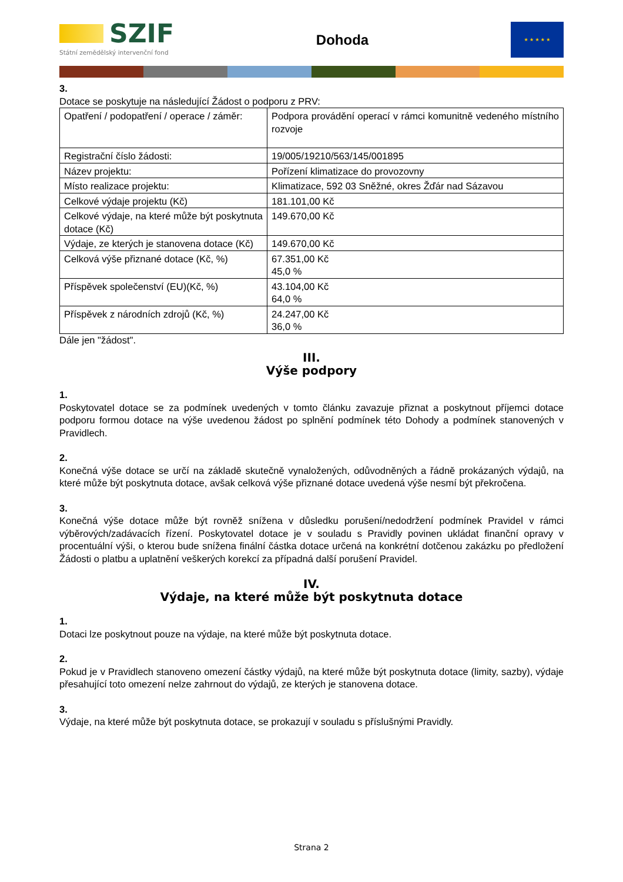SZIF
Státní zemědělský intervenční fond
Dohoda
★ ★ ★ ★ ★
3.
Dotace se poskytuje na následující Žádost o podporu z PRV:
| Opatření / podopatření / operace / záměr: | Podpora provádění operací v rámci komunitně vedeného místního rozvoje |
| Registrační číslo žádosti: | 19/005/19210/563/145/001895 |
| Název projektu: | Pořízení klimatizace do provozovny |
| Místo realizace projektu: | Klimatizace, 592 03 Sněžné, okres Žďár nad Sázavou |
| Celkové výdaje projektu (Kč) | 181.101,00 Kč |
| Celkové výdaje, na které může být poskytnuta dotace (Kč) | 149.670,00 Kč |
| Výdaje, ze kterých je stanovena dotace (Kč) | 149.670,00 Kč |
| Celková výše přiznané dotace (Kč, %) | 67.351,00 Kč 45,0 % |
| Příspěvek společenství (EU)(Kč, %) | 43.104,00 Kč 64,0 % |
| Příspěvek z národních zdrojů (Kč, %) | 24.247,00 Kč 36,0 % |
Dále jen "žádost".
III.
Výše podpory
1.
Poskytovatel dotace se za podmínek uvedených v tomto článku zavazuje přiznat a poskytnout příjemci dotace podporu formou dotace na výše uvedenou žádost po splnění podmínek této Dohody a podmínek stanovených v Pravidlech.
2.
Konečná výše dotace se určí na základě skutečně vynaložených, odůvodněných a řádně prokázaných výdajů, na které může být poskytnuta dotace, avšak celková výše přiznané dotace uvedená výše nesmí být překročena.
3.
Konečná výše dotace může být rovněž snížena v důsledku porušení/nedodržení podmínek Pravidel v rámci výběrových/zadávacích řízení. Poskytovatel dotace je v souladu s Pravidly povinen ukládat finanční opravy v procentuální výši, o kterou bude snížena finální částka dotace určená na konkrétní dotčenou zakázku po předložení Žádosti o platbu a uplatnění veškerých korekcí za případná další porušení Pravidel.
IV.
Výdaje, na které může být poskytnuta dotace
1.
Dotaci lze poskytnout pouze na výdaje, na které může být poskytnuta dotace.
2.
Pokud je v Pravidlech stanoveno omezení částky výdajů, na které může být poskytnuta dotace (limity, sazby), výdaje přesahující toto omezení nelze zahrnout do výdajů, ze kterých je stanovena dotace.
3.
Výdaje, na které může být poskytnuta dotace, se prokazují v souladu s příslušnými Pravidly.
Strana 2